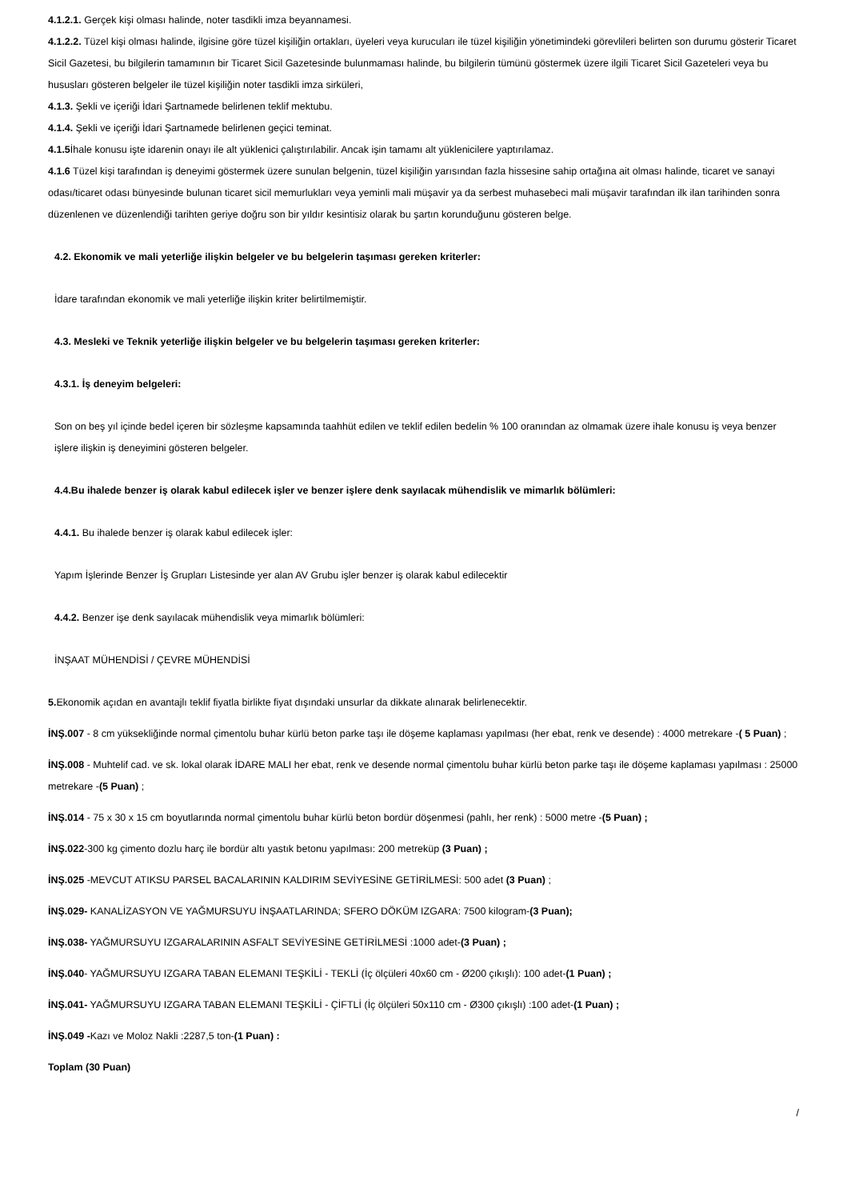4.1.2.1. Gerçek kişi olması halinde, noter tasdikli imza beyannamesi.
4.1.2.2. Tüzel kişi olması halinde, ilgisine göre tüzel kişiliğin ortakları, üyeleri veya kurucuları ile tüzel kişiliğin yönetimindeki görevlileri belirten son durumu gösterir Ticaret Sicil Gazetesi, bu bilgilerin tamamının bir Ticaret Sicil Gazetesinde bulunmaması halinde, bu bilgilerin tümünü göstermek üzere ilgili Ticaret Sicil Gazeteleri veya bu hususları gösteren belgeler ile tüzel kişiliğin noter tasdikli imza sirküleri,
4.1.3. Şekli ve içeriği İdari Şartnamede belirlenen teklif mektubu.
4.1.4. Şekli ve içeriği İdari Şartnamede belirlenen geçici teminat.
4.1.5 İhale konusu işte idarenin onayı ile alt yüklenici çalıştırılabilir. Ancak işin tamamı alt yüklenicilere yaptırılamaz.
4.1.6 Tüzel kişi tarafından iş deneyimi göstermek üzere sunulan belgenin, tüzel kişiliğin yarısından fazla hissesine sahip ortağına ait olması halinde, ticaret ve sanayi odası/ticaret odası bünyesinde bulunan ticaret sicil memurlukları veya yeminli mali müşavir ya da serbest muhasebeci mali müşavir tarafından ilk ilan tarihinden sonra düzenlenen ve düzenlendiği tarihten geriye doğru son bir yıldır kesintisiz olarak bu şartın korunduğunu gösteren belge.
4.2. Ekonomik ve mali yeterliğe ilişkin belgeler ve bu belgelerin taşıması gereken kriterler:
İdare tarafından ekonomik ve mali yeterliğe ilişkin kriter belirtilmemiştir.
4.3. Mesleki ve Teknik yeterliğe ilişkin belgeler ve bu belgelerin taşıması gereken kriterler:
4.3.1. İş deneyim belgeleri:
Son on beş yıl içinde bedel içeren bir sözleşme kapsamında taahhüt edilen ve teklif edilen bedelin % 100 oranından az olmamak üzere ihale konusu iş veya benzer işlere ilişkin iş deneyimini gösteren belgeler.
4.4.Bu ihalede benzer iş olarak kabul edilecek işler ve benzer işlere denk sayılacak mühendislik ve mimarlık bölümleri:
4.4.1. Bu ihalede benzer iş olarak kabul edilecek işler:
Yapım İşlerinde Benzer İş Grupları Listesinde yer alan AV Grubu işler benzer iş olarak kabul edilecektir
4.4.2. Benzer işe denk sayılacak mühendislik veya mimarlık bölümleri:
İNŞAAT MÜHENDİSİ / ÇEVRE MÜHENDİSİ
5. Ekonomik açıdan en avantajlı teklif fiyatla birlikte fiyat dışındaki unsurlar da dikkate alınarak belirlenecektir.
İNŞ.007 - 8 cm yüksekliğinde normal çimentolu buhar kürlü beton parke taşı ile döşeme kaplaması yapılması (her ebat, renk ve desende) : 4000 metrekare -( 5 Puan) ;
İNŞ.008 - Muhtelif cad. ve sk. lokal olarak İDARE MALI her ebat, renk ve desende normal çimentolu buhar kürlü beton parke taşı ile döşeme kaplaması yapılması : 25000 metrekare -(5 Puan) ;
İNŞ.014 - 75 x 30 x 15 cm boyutlarında normal çimentolu buhar kürlü beton bordür döşenmesi (pahlı, her renk) : 5000 metre -(5 Puan) ;
İNŞ.022-300 kg çimento dozlu harç ile bordür altı yastık betonu yapılması: 200 metreküp (3 Puan) ;
İNŞ.025 -MEVCUT ATIKSU PARSEL BACALARININ KALDIRIM SEVİYESİNE GETİRİLMESİ: 500 adet (3 Puan) ;
İNŞ.029- KANALİZASYON VE YAĞMURSUYU İNŞAATLARINDA; SFERO DÖKÜM IZGARA: 7500 kilogram-(3 Puan);
İNŞ.038- YAĞMURSUYU IZGARALARININ ASFALT SEVİYESİNE GETİRİLMESİ :1000 adet-(3 Puan) ;
İNŞ.040- YAĞMURSUYU IZGARA TABAN ELEMANI TEŞKİLİ - TEKLİ (İç ölçüleri 40x60 cm - Ø200 çıkışlı): 100 adet-(1 Puan) ;
İNŞ.041- YAĞMURSUYU IZGARA TABAN ELEMANI TEŞKİLİ - ÇİFTLİ (İç ölçüleri 50x110 cm - Ø300 çıkışlı) :100 adet-(1 Puan) ;
İNŞ.049 -Kazı ve Moloz Nakli :2287,5 ton-(1 Puan) :
Toplam (30 Puan)
/